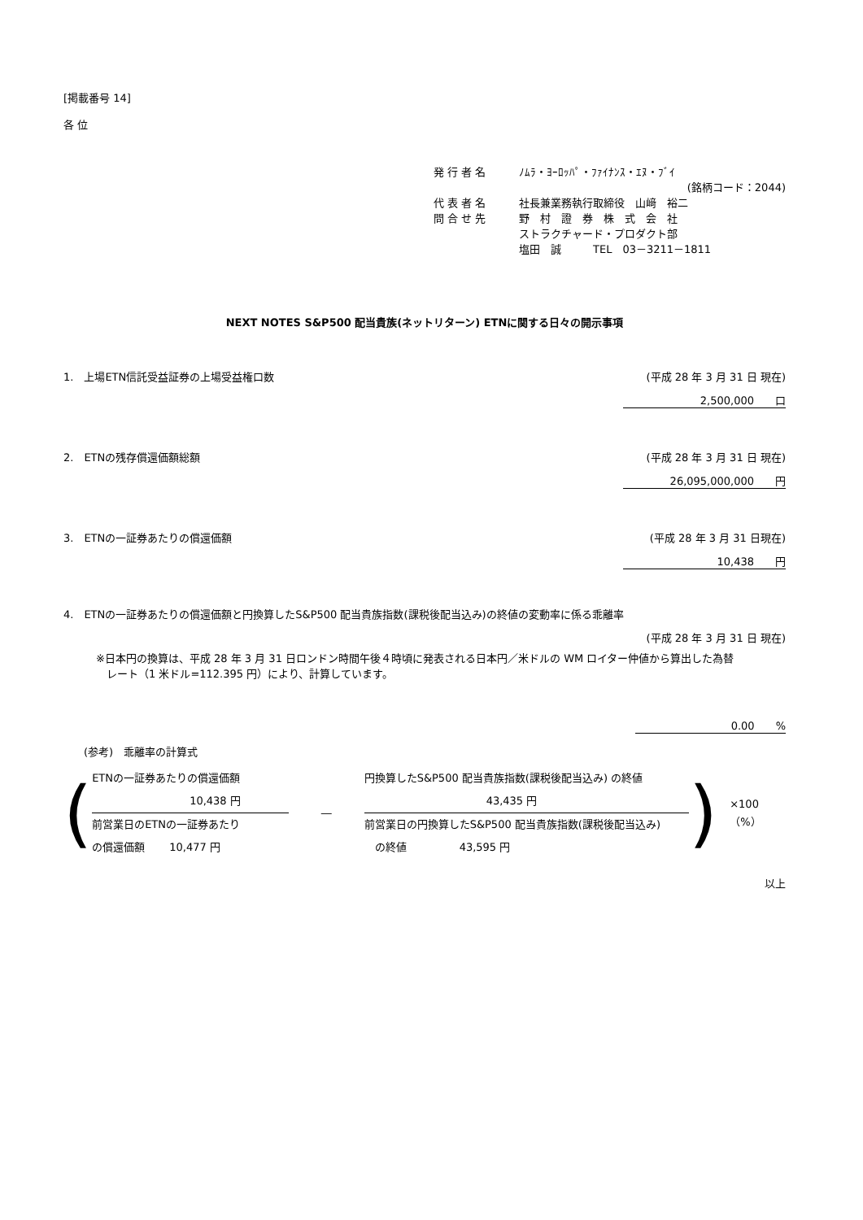[掲載番号 14]
各 位
発 行 者 名 ﾉﾑﾗ・ﾖｰﾛｯﾊﾟ・ﾌｧｲﾅﾝｽ・ｴﾇ・ﾌﾞｲ
(銘柄コード：2044)
代 表 者 名 社長兼業務執行取締役　山﨑　裕二
問 合 せ 先 野　村　證　券　株　式　会　社
ストラクチャード・プロダクト部
塩田　誠　　　TEL　03－3211－1811
NEXT NOTES S&P500 配当貴族(ネットリターン) ETNに関する日々の開示事項
1.　上場ETN信託受益証券の上場受益権口数 (平成 28 年 3 月 31 日 現在)
2,500,000　　口
2.　ETNの残存償還価額総額 (平成 28 年 3 月 31 日 現在)
26,095,000,000　　円
3.　ETNの一証券あたりの償還価額 (平成 28 年 3 月 31 日現在)
10,438　　円
4.　ETNの一証券あたりの償還価額と円換算したS&P500 配当貴族指数(課税後配当込み)の終値の変動率に係る乖離率
(平成 28 年 3 月 31 日 現在)
※日本円の換算は、平成 28 年 3 月 31 日ロンドン時間午後４時頃に発表される日本円／米ドルの WM ロイター仲値から算出した為替
　レート（1 米ドル=112.395 円）により、計算しています。
0.00　　%
(参考)　乖離率の計算式
(
ETNの一証券あたりの償還価額
10,438 円
前営業日のETNの一証券あたり
の償還価額　　 10,477 円
―
円換算したS&P500 配当貴族指数(課税後配当込み) の終値
43,435 円
前営業日の円換算したS&P500 配当貴族指数(課税後配当込み)
　の終値　　　　　43,595 円
) ×100（%）
以上